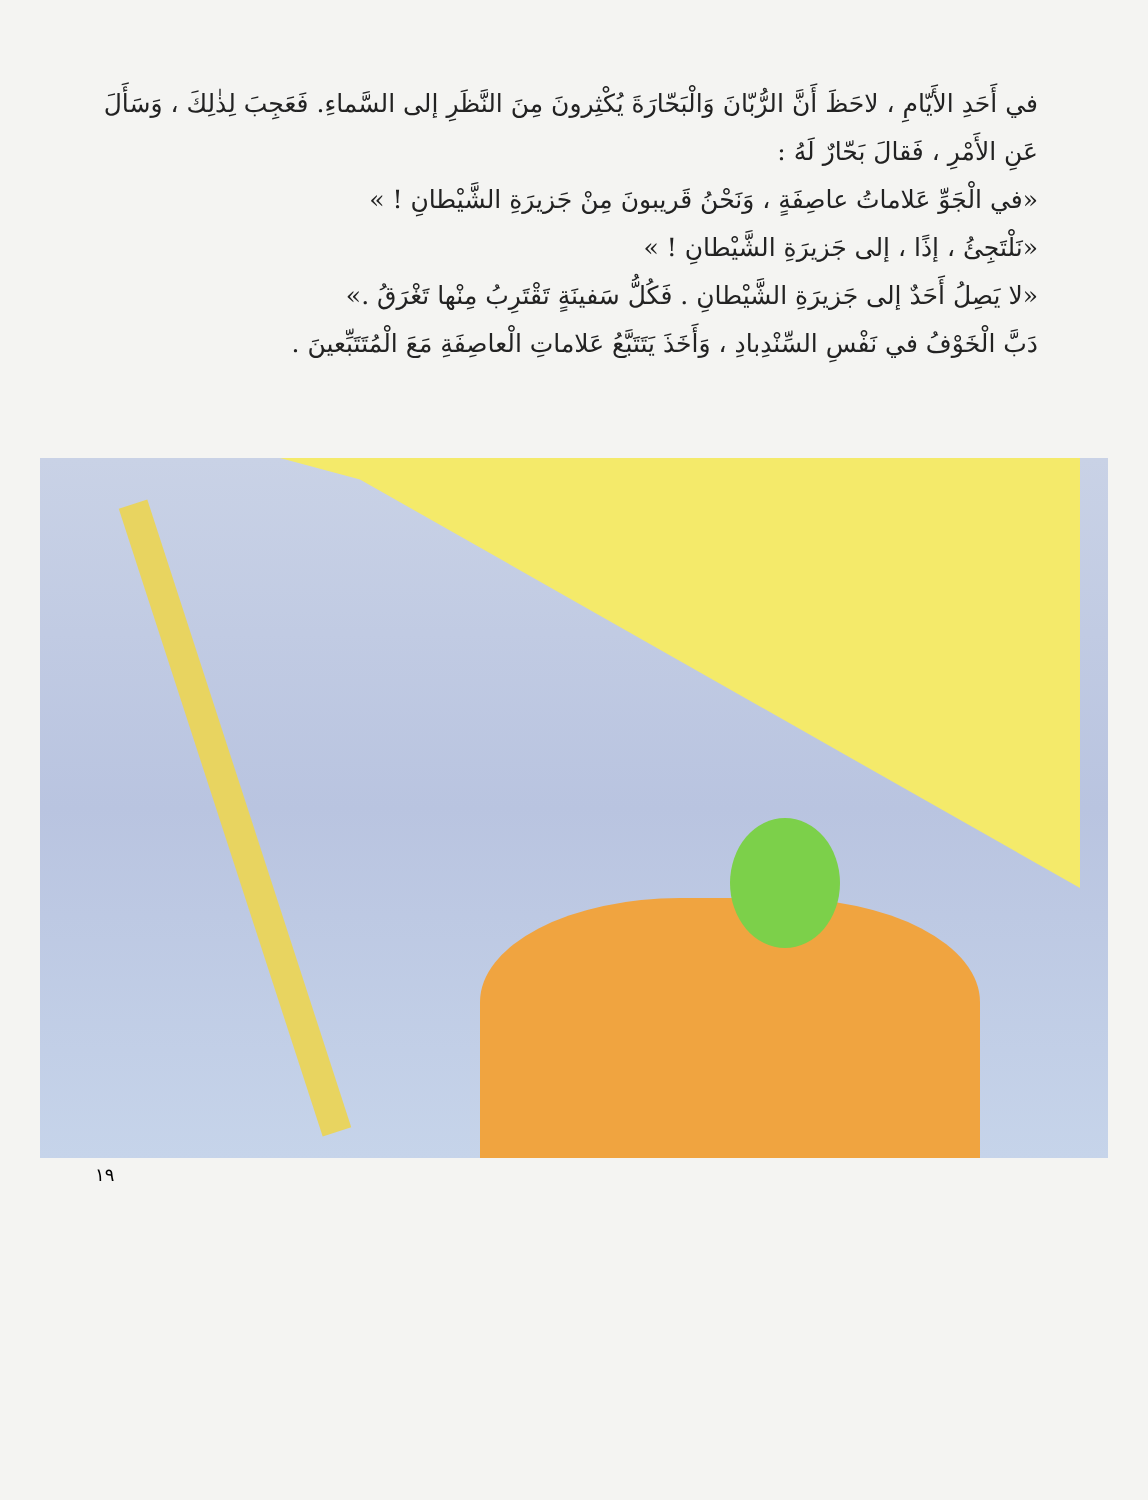في أَحَدِ الأَيّامِ ، لاحَظَ أَنَّ الرُّبّانَ وَالْبَحّارَةَ يُكْثِرونَ مِنَ النَّظَرِ إلى السَّماءِ. فَعَجِبَ لِذٰلِكَ ، وَسَأَلَ عَنِ الأَمْرِ ، فَقالَ بَحّارٌ لَهُ :
«في الْجَوِّ عَلاماتُ عاصِفَةٍ ، وَنَحْنُ قَريبونَ مِنْ جَزيرَةِ الشَّيْطانِ ! »
«نَلْتَجِئُ ، إذًا ، إلى جَزيرَةِ الشَّيْطانِ ! »
«لا يَصِلُ أَحَدٌ إلى جَزيرَةِ الشَّيْطانِ . فَكُلُّ سَفينَةٍ تَقْتَرِبُ مِنْها تَغْرَقُ .»
دَبَّ الْخَوْفُ في نَفْسِ السِّنْدِبادِ ، وَأَخَذَ يَتَتَبَّعُ عَلاماتِ الْعاصِفَةِ مَعَ الْمُتَتَبِّعينَ .
١٩